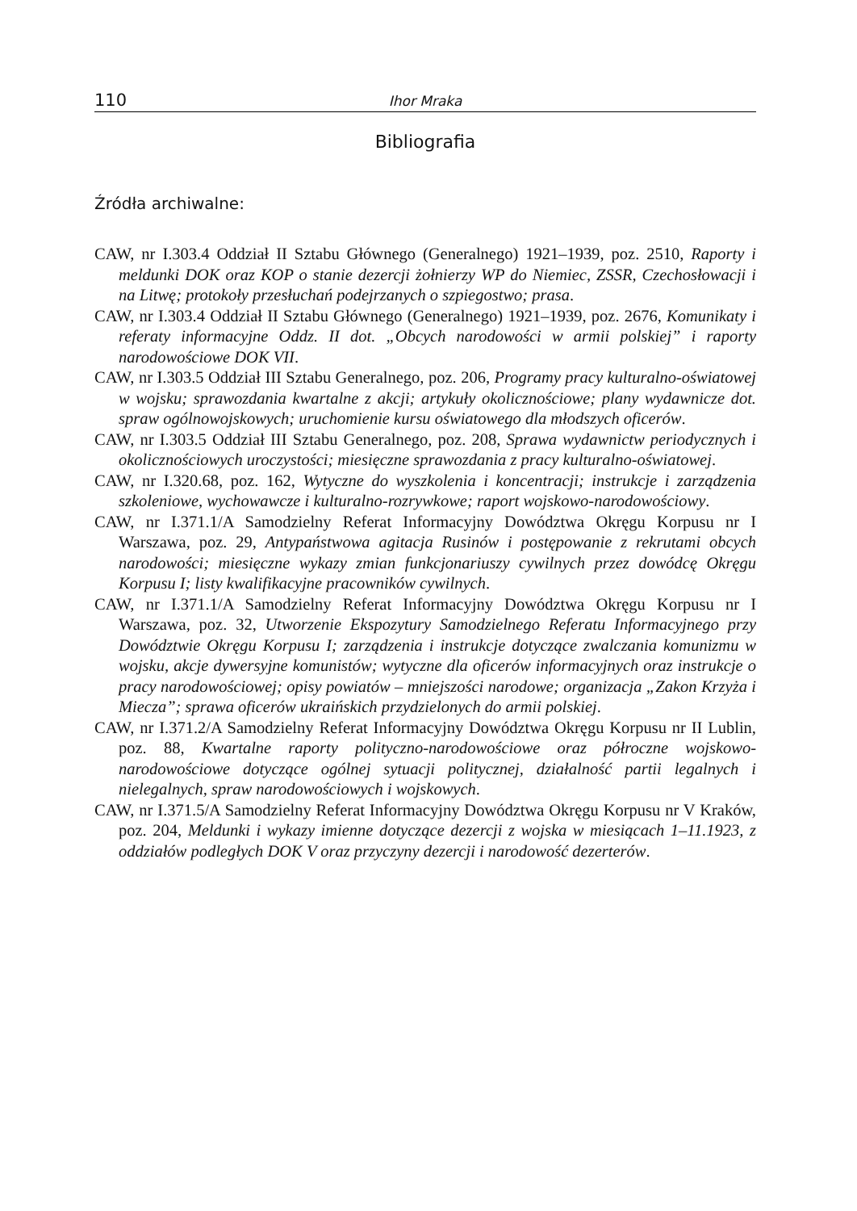110 Ihor Mraka
Bibliografia
Źródła archiwalne:
CAW, nr I.303.4 Oddział II Sztabu Głównego (Generalnego) 1921–1939, poz. 2510, Raporty i meldunki DOK oraz KOP o stanie dezercji żołnierzy WP do Niemiec, ZSSR, Czechosłowacji i na Litwę; protokoły przesłuchań podejrzanych o szpiegostwo; prasa.
CAW, nr I.303.4 Oddział II Sztabu Głównego (Generalnego) 1921–1939, poz. 2676, Komunikaty i referaty informacyjne Oddz. II dot. „Obcych narodowości w armii polskiej” i raporty narodowościowe DOK VII.
CAW, nr I.303.5 Oddział III Sztabu Generalnego, poz. 206, Programy pracy kulturalno-oświatowej w wojsku; sprawozdania kwartalne z akcji; artykuły okolicznościowe; plany wydawnicze dot. spraw ogólnowojskowych; uruchomienie kursu oświatowego dla młodszych oficerów.
CAW, nr I.303.5 Oddział III Sztabu Generalnego, poz. 208, Sprawa wydawnictw periodycznych i okolicznościowych uroczystości; miesięczne sprawozdania z pracy kulturalno-oświatowej.
CAW, nr I.320.68, poz. 162, Wytyczne do wyszkolenia i koncentracji; instrukcje i zarządzenia szkoleniowe, wychowawcze i kulturalno-rozrywkowe; raport wojskowo-narodowościowy.
CAW, nr I.371.1/A Samodzielny Referat Informacyjny Dowództwa Okręgu Korpusu nr I Warszawa, poz. 29, Antypaństwowa agitacja Rusinów i postępowanie z rekrutami obcych narodowości; miesięczne wykazy zmian funkcjonariuszy cywilnych przez dowódcę Okręgu Korpusu I; listy kwalifikacyjne pracowników cywilnych.
CAW, nr I.371.1/A Samodzielny Referat Informacyjny Dowództwa Okręgu Korpusu nr I Warszawa, poz. 32, Utworzenie Ekspozytury Samodzielnego Referatu Informacyjnego przy Dowództwie Okręgu Korpusu I; zarządzenia i instrukcje dotyczące zwalczania komunizmu w wojsku, akcje dywersyjne komunistów; wytyczne dla oficerów informacyjnych oraz instrukcje o pracy narodowościowej; opisy powiatów – mniejszości narodowe; organizacja „Zakon Krzyża i Miecza”; sprawa oficerów ukraińskich przydzielonych do armii polskiej.
CAW, nr I.371.2/A Samodzielny Referat Informacyjny Dowództwa Okręgu Korpusu nr II Lublin, poz. 88, Kwartalne raporty polityczno-narodowościowe oraz półroczne wojskowo-narodowościowe dotyczące ogólnej sytuacji politycznej, działalność partii legalnych i nielegalnych, spraw narodowościowych i wojskowych.
CAW, nr I.371.5/A Samodzielny Referat Informacyjny Dowództwa Okręgu Korpusu nr V Kraków, poz. 204, Meldunki i wykazy imienne dotyczące dezercji z wojska w miesiącach 1–11.1923, z oddziałów podległych DOK V oraz przyczyny dezercji i narodowość dezerterów.